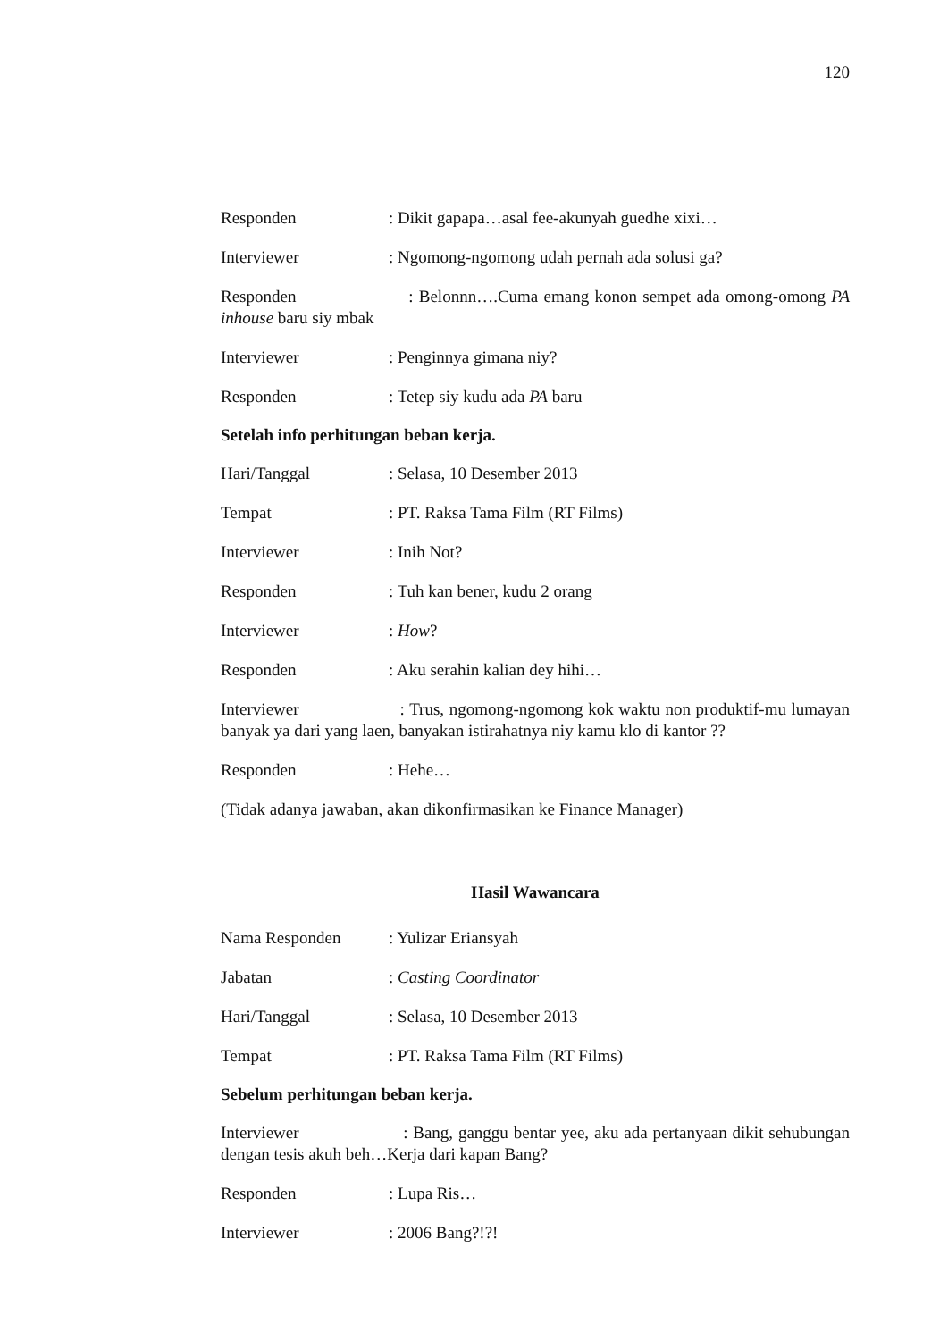120
Responden: Dikit gapapa…asal fee-akunyah guedhe xixi…
Interviewer: Ngomong-ngomong udah pernah ada solusi ga?
Responden : Belonnn….Cuma emang konon sempet ada omong-omong PA inhouse baru siy mbak
Interviewer: Penginnya gimana niy?
Responden: Tetep siy kudu ada PA baru
Setelah info perhitungan beban kerja.
Hari/Tanggal: Selasa, 10 Desember 2013
Tempat: PT. Raksa Tama Film (RT Films)
Interviewer: Inih Not?
Responden: Tuh kan bener, kudu 2 orang
Interviewer: How?
Responden: Aku serahin kalian dey hihi…
Interviewer : Trus, ngomong-ngomong kok waktu non produktif-mu lumayan banyak ya dari yang laen, banyakan istirahatnya niy kamu klo di kantor ??
Responden: Hehe…
(Tidak adanya jawaban, akan dikonfirmasikan ke Finance Manager)
Hasil Wawancara
Nama Responden: Yulizar Eriansyah
Jabatan: Casting Coordinator
Hari/Tanggal: Selasa, 10 Desember 2013
Tempat: PT. Raksa Tama Film (RT Films)
Sebelum perhitungan beban kerja.
Interviewer : Bang, ganggu bentar yee, aku ada pertanyaan dikit sehubungan dengan tesis akuh beh…Kerja dari kapan Bang?
Responden: Lupa Ris…
Interviewer: 2006 Bang?!?!